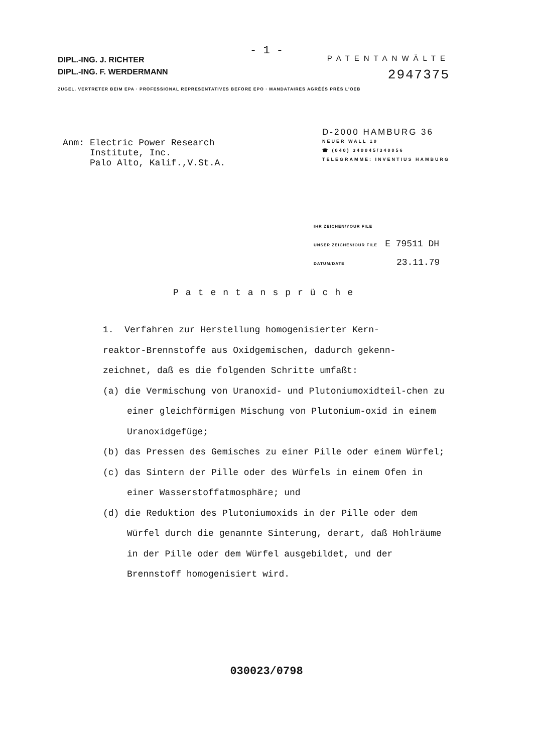- 1 -
DIPL.-ING. J. RICHTER
DIPL.-ING. F. WERDERMANN
PATENTANWÄLTE
2947375
ZUGEL. VERTRETER BEIM EPA · PROFESSIONAL REPRESENTATIVES BEFORE EPO · MANDATAIRES AGRÉÉS PRÈS L'OEB
Anm: Electric Power Research
Institute, Inc.
Palo Alto, Kalif.,V.St.A.
D-2000 HAMBURG 36
NEUER WALL 10
☎ (040) 340045/340056
TELEGRAMME: INVENTIUS HAMBURG
IHR ZEICHEN/YOUR FILE
UNSER ZEICHEN/OUR FILE E 79511 DH
DATUM/DATE 23.11.79
Patentansprüche
1. Verfahren zur Herstellung homogenisierter Kern-
reaktor-Brennstoffe aus Oxidgemischen, dadurch gekenn-
zeichnet, daß es die folgenden Schritte umfaßt:
(a) die Vermischung von Uranoxid- und Plutoniumoxidteil-chen zu einer gleichförmigen Mischung von Plutonium-oxid in einem Uranoxidgefüge;
(b) das Pressen des Gemisches zu einer Pille oder einem Würfel;
(c) das Sintern der Pille oder des Würfels in einem Ofen in einer Wasserstoffatmosphäre; und
(d) die Reduktion des Plutoniumoxids in der Pille oder dem Würfel durch die genannte Sinterung, derart, daß Hohlräume in der Pille oder dem Würfel ausgebildet, und der Brennstoff homogenisiert wird.
030023/0798